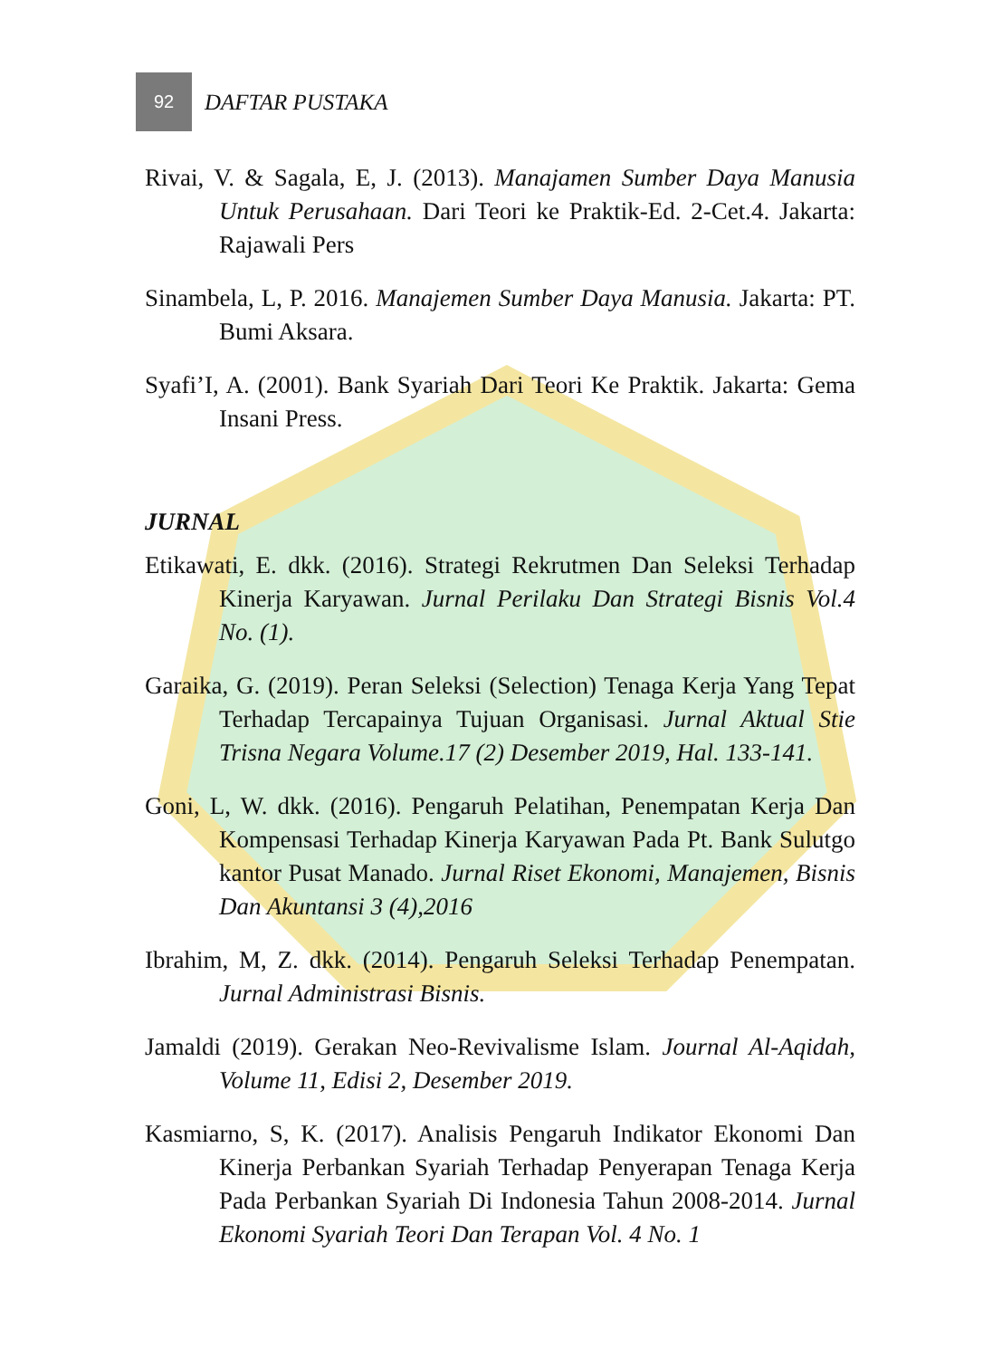92
DAFTAR PUSTAKA
Rivai, V. & Sagala, E, J. (2013). Manajamen Sumber Daya Manusia Untuk Perusahaan. Dari Teori ke Praktik-Ed. 2-Cet.4. Jakarta: Rajawali Pers
Sinambela, L, P. 2016. Manajemen Sumber Daya Manusia. Jakarta: PT. Bumi Aksara.
Syafi’I, A. (2001). Bank Syariah Dari Teori Ke Praktik. Jakarta: Gema Insani Press.
JURNAL
Etikawati, E. dkk. (2016). Strategi Rekrutmen Dan Seleksi Terhadap Kinerja Karyawan. Jurnal Perilaku Dan Strategi Bisnis Vol.4 No. (1).
Garaika, G. (2019). Peran Seleksi (Selection) Tenaga Kerja Yang Tepat Terhadap Tercapainya Tujuan Organisasi. Jurnal Aktual Stie Trisna Negara Volume.17 (2) Desember 2019, Hal. 133-141.
Goni, L, W. dkk. (2016). Pengaruh Pelatihan, Penempatan Kerja Dan Kompensasi Terhadap Kinerja Karyawan Pada Pt. Bank Sulutgo kantor Pusat Manado. Jurnal Riset Ekonomi, Manajemen, Bisnis Dan Akuntansi 3 (4),2016
Ibrahim, M, Z. dkk. (2014). Pengaruh Seleksi Terhadap Penempatan. Jurnal Administrasi Bisnis.
Jamaldi (2019). Gerakan Neo-Revivalisme Islam. Journal Al-Aqidah, Volume 11, Edisi 2, Desember 2019.
Kasmiarno, S, K. (2017). Analisis Pengaruh Indikator Ekonomi Dan Kinerja Perbankan Syariah Terhadap Penyerapan Tenaga Kerja Pada Perbankan Syariah Di Indonesia Tahun 2008-2014. Jurnal Ekonomi Syariah Teori Dan Terapan Vol. 4 No. 1